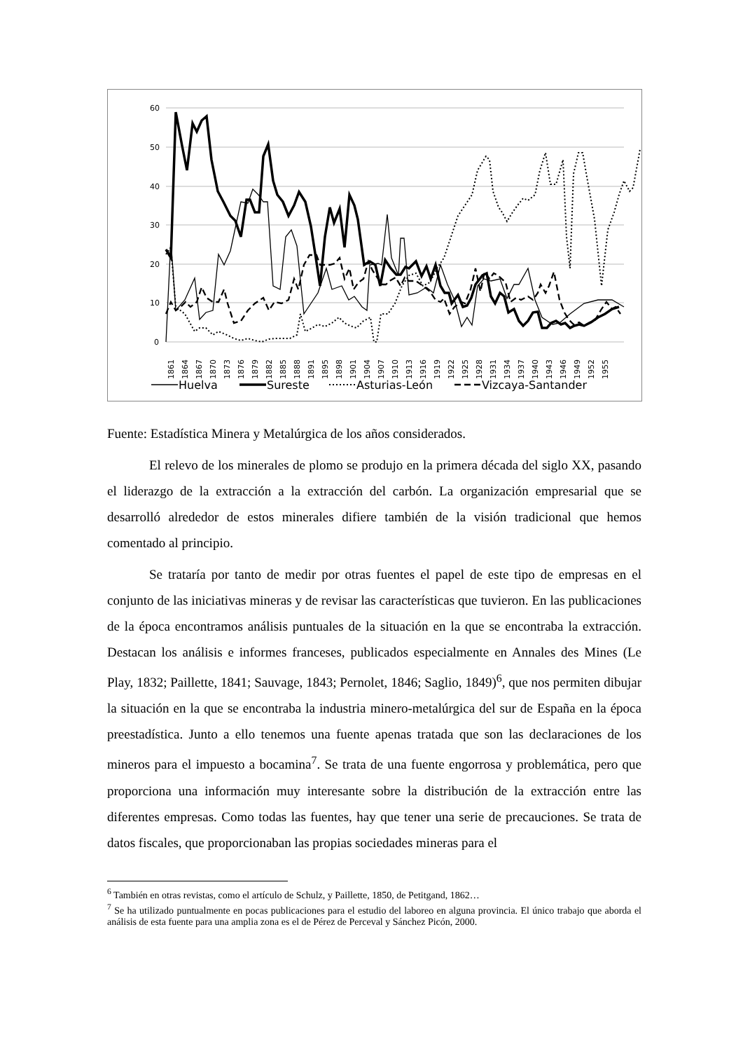60
50
40
30
20
10
0
1861
1864
1867
1870
1873
1876
1879
1882
1885
1888
1891
1895
1898
1901
1904
1907
1910
1913
1916
1919
1922
1925
1928
1931
1934
1937
1940
1943
1946
1949
1952
1955
Huelva
Sureste
Asturias-León
Vizcaya-Santander
Fuente: Estadística Minera y Metalúrgica de los años considerados.
El relevo de los minerales de plomo se produjo en la primera década del siglo XX, pasando el liderazgo de la extracción a la extracción del carbón. La organización empresarial que se desarrolló alrededor de estos minerales difiere también de la visión tradicional que hemos comentado al principio.
Se trataría por tanto de medir por otras fuentes el papel de este tipo de empresas en el conjunto de las iniciativas mineras y de revisar las características que tuvieron. En las publicaciones de la época encontramos análisis puntuales de la situación en la que se encontraba la extracción. Destacan los análisis e informes franceses, publicados especialmente en Annales des Mines (Le Play, 1832; Paillette, 1841; Sauvage, 1843; Pernolet, 1846; Saglio, 1849)<sup>6</sup>, que nos permiten dibujar la situación en la que se encontraba la industria minero-metalúrgica del sur de España en la época preestadística. Junto a ello tenemos una fuente apenas tratada que son las declaraciones de los mineros para el impuesto a bocamina<sup>7</sup>. Se trata de una fuente engorrosa y problemática, pero que proporciona una información muy interesante sobre la distribución de la extracción entre las diferentes empresas. Como todas las fuentes, hay que tener una serie de precauciones. Se trata de datos fiscales, que proporcionaban las propias sociedades mineras para el
<sup>6</sup> También en otras revistas, como el artículo de Schulz, y Paillette, 1850, de Petitgand, 1862…
<sup>7</sup> Se ha utilizado puntualmente en pocas publicaciones para el estudio del laboreo en alguna provincia. El único trabajo que aborda el análisis de esta fuente para una amplia zona es el de Pérez de Perceval y Sánchez Picón, 2000.